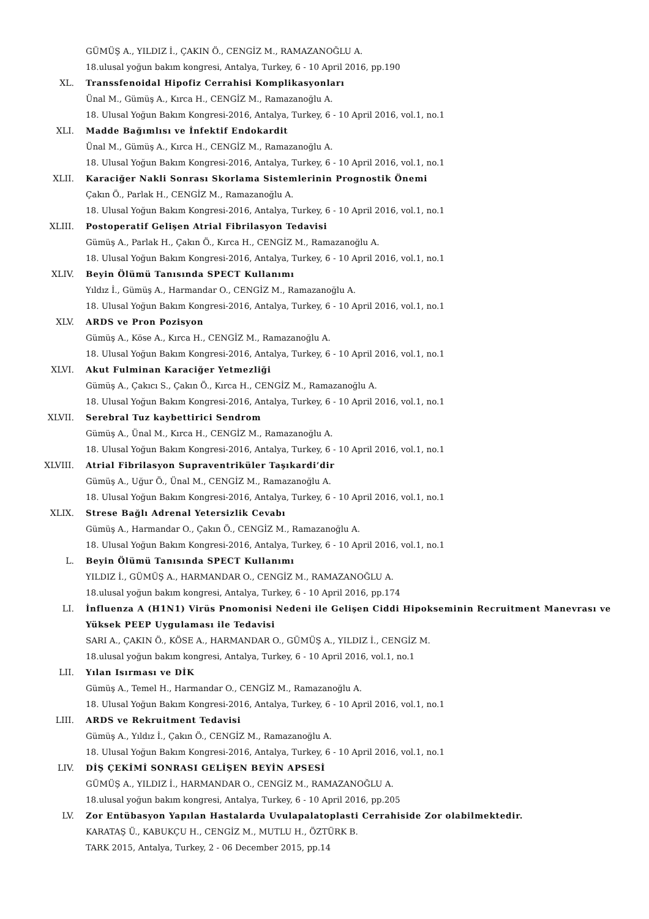GÜMÜŞ A., YILDIZ İ., ÇAKIN Ö., CENGİZ M., RAMAZANOĞLU A.
18.ulusal yoğun bakım kongresi, Antalya, Turkey, 6 - 10 April 2016, pp.190
XL. Transsfenoidal Hipofiz Cerrahisi Komplikasyonları
Ünal M., Gümüş A., Kırca H., CENGİZ M., Ramazanoğlu A.
18. Ulusal Yoğun Bakım Kongresi-2016, Antalya, Turkey, 6 - 10 April 2016, vol.1, no.1
XLI. Madde Bağımlısı ve İnfektif Endokardit
Ünal M., Gümüş A., Kırca H., CENGİZ M., Ramazanoğlu A.
18. Ulusal Yoğun Bakım Kongresi-2016, Antalya, Turkey, 6 - 10 April 2016, vol.1, no.1
XLII. Karaciğer Nakli Sonrası Skorlama Sistemlerinin Prognostik Önemi
Çakın Ö., Parlak H., CENGİZ M., Ramazanoğlu A.
18. Ulusal Yoğun Bakım Kongresi-2016, Antalya, Turkey, 6 - 10 April 2016, vol.1, no.1
XLIII. Postoperatif Gelişen Atrial Fibrilasyon Tedavisi
Gümüş A., Parlak H., Çakın Ö., Kırca H., CENGİZ M., Ramazanoğlu A.
18. Ulusal Yoğun Bakım Kongresi-2016, Antalya, Turkey, 6 - 10 April 2016, vol.1, no.1
XLIV. Beyin Ölümü Tanısında SPECT Kullanımı
Yıldız İ., Gümüş A., Harmandar O., CENGİZ M., Ramazanoğlu A.
18. Ulusal Yoğun Bakım Kongresi-2016, Antalya, Turkey, 6 - 10 April 2016, vol.1, no.1
XLV. ARDS ve Pron Pozisyon
Gümüş A., Köse A., Kırca H., CENGİZ M., Ramazanoğlu A.
18. Ulusal Yoğun Bakım Kongresi-2016, Antalya, Turkey, 6 - 10 April 2016, vol.1, no.1
XLVI. Akut Fulminan Karaciğer Yetmezliği
Gümüş A., Çakıcı S., Çakın Ö., Kırca H., CENGİZ M., Ramazanoğlu A.
18. Ulusal Yoğun Bakım Kongresi-2016, Antalya, Turkey, 6 - 10 April 2016, vol.1, no.1
XLVII. Serebral Tuz kaybettirici Sendrom
Gümüş A., Ünal M., Kırca H., CENGİZ M., Ramazanoğlu A.
18. Ulusal Yoğun Bakım Kongresi-2016, Antalya, Turkey, 6 - 10 April 2016, vol.1, no.1
XLVIII. Atrial Fibrilasyon Supraventriküler Taşıkardi’dir
Gümüş A., Uğur Ö., Ünal M., CENGİZ M., Ramazanoğlu A.
18. Ulusal Yoğun Bakım Kongresi-2016, Antalya, Turkey, 6 - 10 April 2016, vol.1, no.1
XLIX. Strese Bağlı Adrenal Yetersizlik Cevabı
Gümüş A., Harmandar O., Çakın Ö., CENGİZ M., Ramazanoğlu A.
18. Ulusal Yoğun Bakım Kongresi-2016, Antalya, Turkey, 6 - 10 April 2016, vol.1, no.1
L. Beyin Ölümü Tanısında SPECT Kullanımı
YILDIZ İ., GÜMÜŞ A., HARMANDAR O., CENGİZ M., RAMAZANOĞLU A.
18.ulusal yoğun bakım kongresi, Antalya, Turkey, 6 - 10 April 2016, pp.174
LI. İnfluenza A (H1N1) Virüs Pnomonisi Nedeni ile Gelişen Ciddi Hipokseminin Recruitment Manevrası ve Yüksek PEEP Uygulaması ile Tedavisi
SARI A., ÇAKIN Ö., KÖSE A., HARMANDAR O., GÜMÜŞ A., YILDIZ İ., CENGİZ M.
18.ulusal yoğun bakım kongresi, Antalya, Turkey, 6 - 10 April 2016, vol.1, no.1
LII. Yılan Isırması ve DİK
Gümüş A., Temel H., Harmandar O., CENGİZ M., Ramazanoğlu A.
18. Ulusal Yoğun Bakım Kongresi-2016, Antalya, Turkey, 6 - 10 April 2016, vol.1, no.1
LIII. ARDS ve Rekruitment Tedavisi
Gümüş A., Yıldız İ., Çakın Ö., CENGİZ M., Ramazanoğlu A.
18. Ulusal Yoğun Bakım Kongresi-2016, Antalya, Turkey, 6 - 10 April 2016, vol.1, no.1
LIV. DİŞ ÇEKİMİ SONRASI GELİŞEN BEYİN APSESİ
GÜMÜŞ A., YILDIZ İ., HARMANDAR O., CENGİZ M., RAMAZANOĞLU A.
18.ulusal yoğun bakım kongresi, Antalya, Turkey, 6 - 10 April 2016, pp.205
LV. Zor Entübasyon Yapılan Hastalarda Uvulapalatoplasti Cerrahiside Zor olabilmektedir.
KARATAŞ Ü., KABUKÇU H., CENGİZ M., MUTLU H., ÖZTÜRK B.
TARK 2015, Antalya, Turkey, 2 - 06 December 2015, pp.14